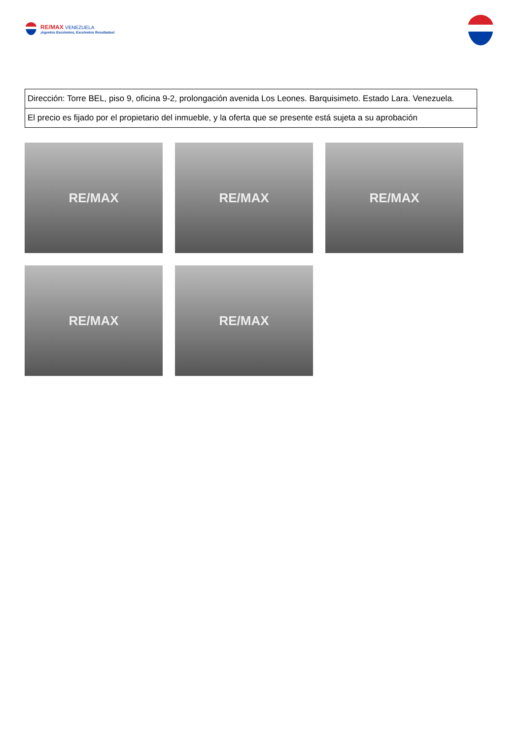RE/MAX VENEZUELA
¡Agentes Excelentes, Excelentes Resultados!
| Dirección: Torre BEL, piso 9, oficina 9-2, prolongación avenida Los Leones. Barquisimeto. Estado Lara. Venezuela. |
| El precio es fijado por el propietario del inmueble, y la oferta que se presente está sujeta a su aprobación |
RE/MAX
RE/MAX
RE/MAX
RE/MAX
RE/MAX